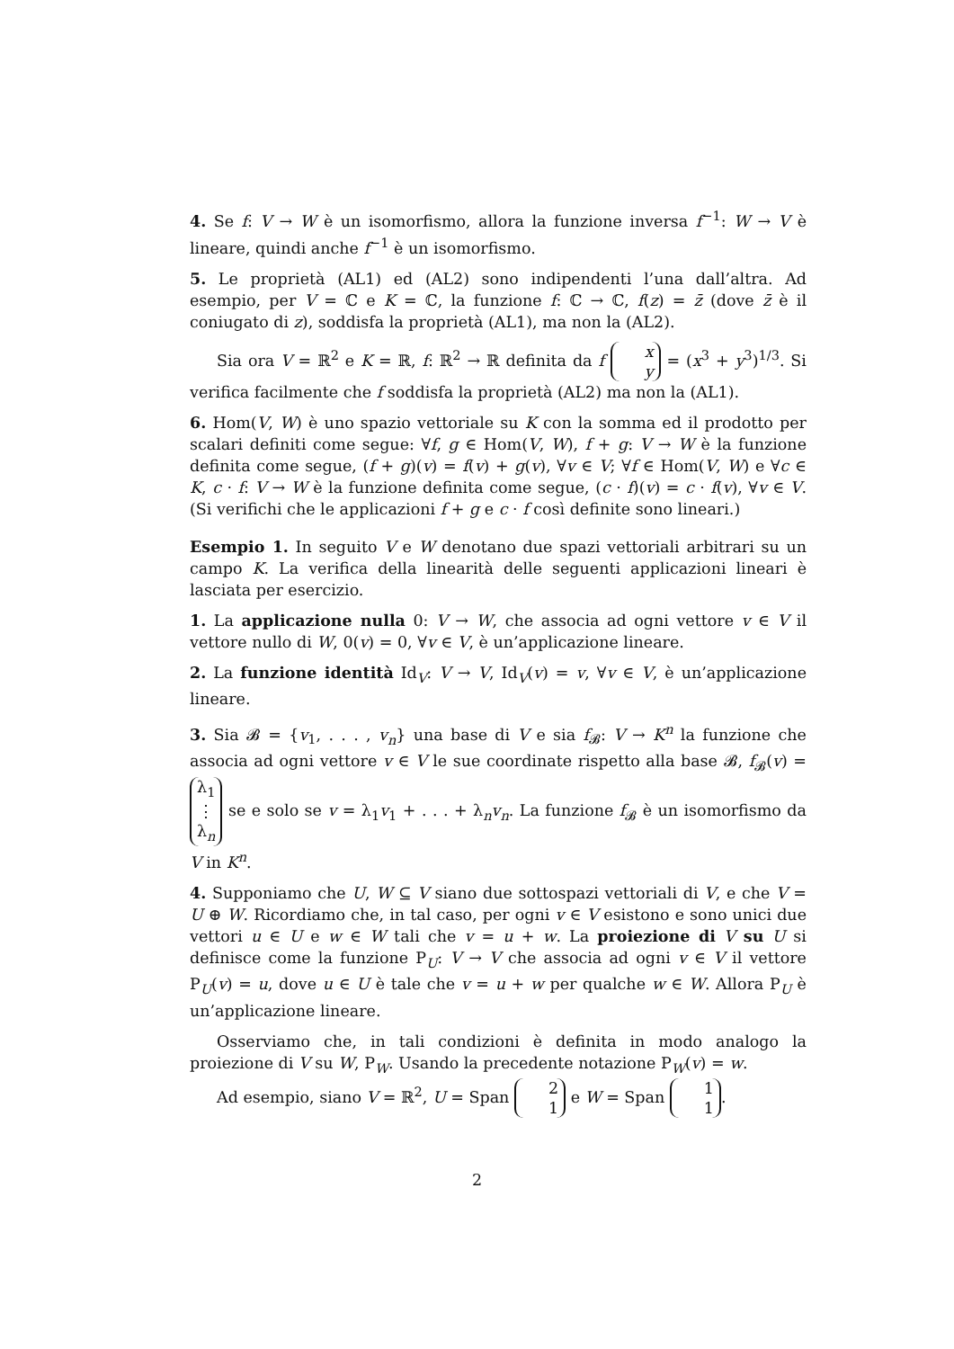4. Se f: V → W è un isomorfismo, allora la funzione inversa f<sup>−1</sup>: W → V è lineare, quindi anche f<sup>−1</sup> è un isomorfismo.
5. Le proprietà (AL1) ed (AL2) sono indipendenti l’una dall’altra. Ad esempio, per V = ℂ e K = ℂ, la funzione f: ℂ → ℂ, f(z) = z̄ (dove z̄ è il coniugato di z), soddisfa la proprietà (AL1), ma non la (AL2).
Sia ora V = ℝ<sup>2</sup> e K = ℝ, f: ℝ<sup>2</sup> → ℝ definita da f x y = (x<sup>3</sup> + y<sup>3</sup>)<sup>1/3</sup>. Si verifica facilmente che f soddisfa la proprietà (AL2) ma non la (AL1).
6. Hom(V, W) è uno spazio vettoriale su K con la somma ed il prodotto per scalari definiti come segue: ∀f, g ∈ Hom(V, W), f + g: V → W è la funzione definita come segue, (f + g)(v) = f(v) + g(v), ∀v ∈ V; ∀f ∈ Hom(V, W) e ∀c ∈ K, c · f: V → W è la funzione definita come segue, (c · f)(v) = c · f(v), ∀v ∈ V. (Si verifichi che le applicazioni f + g e c · f così definite sono lineari.)
Esempio 1. In seguito V e W denotano due spazi vettoriali arbitrari su un campo K. La verifica della linearità delle seguenti applicazioni lineari è lasciata per esercizio.
1. La applicazione nulla 0: V → W, che associa ad ogni vettore v ∈ V il vettore nullo di W, 0(v) = 0, ∀v ∈ V, è un’applicazione lineare.
2. La funzione identità Id<sub>V</sub>: V → V, Id<sub>V</sub>(v) = v, ∀v ∈ V, è un’applicazione lineare.
3. Sia 𝓑 = {v<sub>1</sub>, . . . , v<sub>n</sub>} una base di V e sia f<sub>𝓑</sub>: V → K<sup>n</sup> la funzione che associa ad ogni vettore v ∈ V le sue coordinate rispetto alla base 𝓑, f<sub>𝓑</sub>(v) = λ<sub>1</sub> ⋮ λ<sub>n</sub> se e solo se v = λ<sub>1</sub>v<sub>1</sub> + . . . + λ<sub>n</sub>v<sub>n</sub>. La funzione f<sub>𝓑</sub> è un isomorfismo da V in K<sup>n</sup>.
4. Supponiamo che U, W ⊆ V siano due sottospazi vettoriali di V, e che V = U ⊕ W. Ricordiamo che, in tal caso, per ogni v ∈ V esistono e sono unici due vettori u ∈ U e w ∈ W tali che v = u + w. La proiezione di V su U si definisce come la funzione P<sub>U</sub>: V → V che associa ad ogni v ∈ V il vettore P<sub>U</sub>(v) = u, dove u ∈ U è tale che v = u + w per qualche w ∈ W. Allora P<sub>U</sub> è un’applicazione lineare.
Osserviamo che, in tali condizioni è definita in modo analogo la proiezione di V su W, P<sub>W</sub>. Usando la precedente notazione P<sub>W</sub>(v) = w.
Ad esempio, siano V = ℝ<sup>2</sup>, U = Span 2 1 e W = Span 1 1.
2